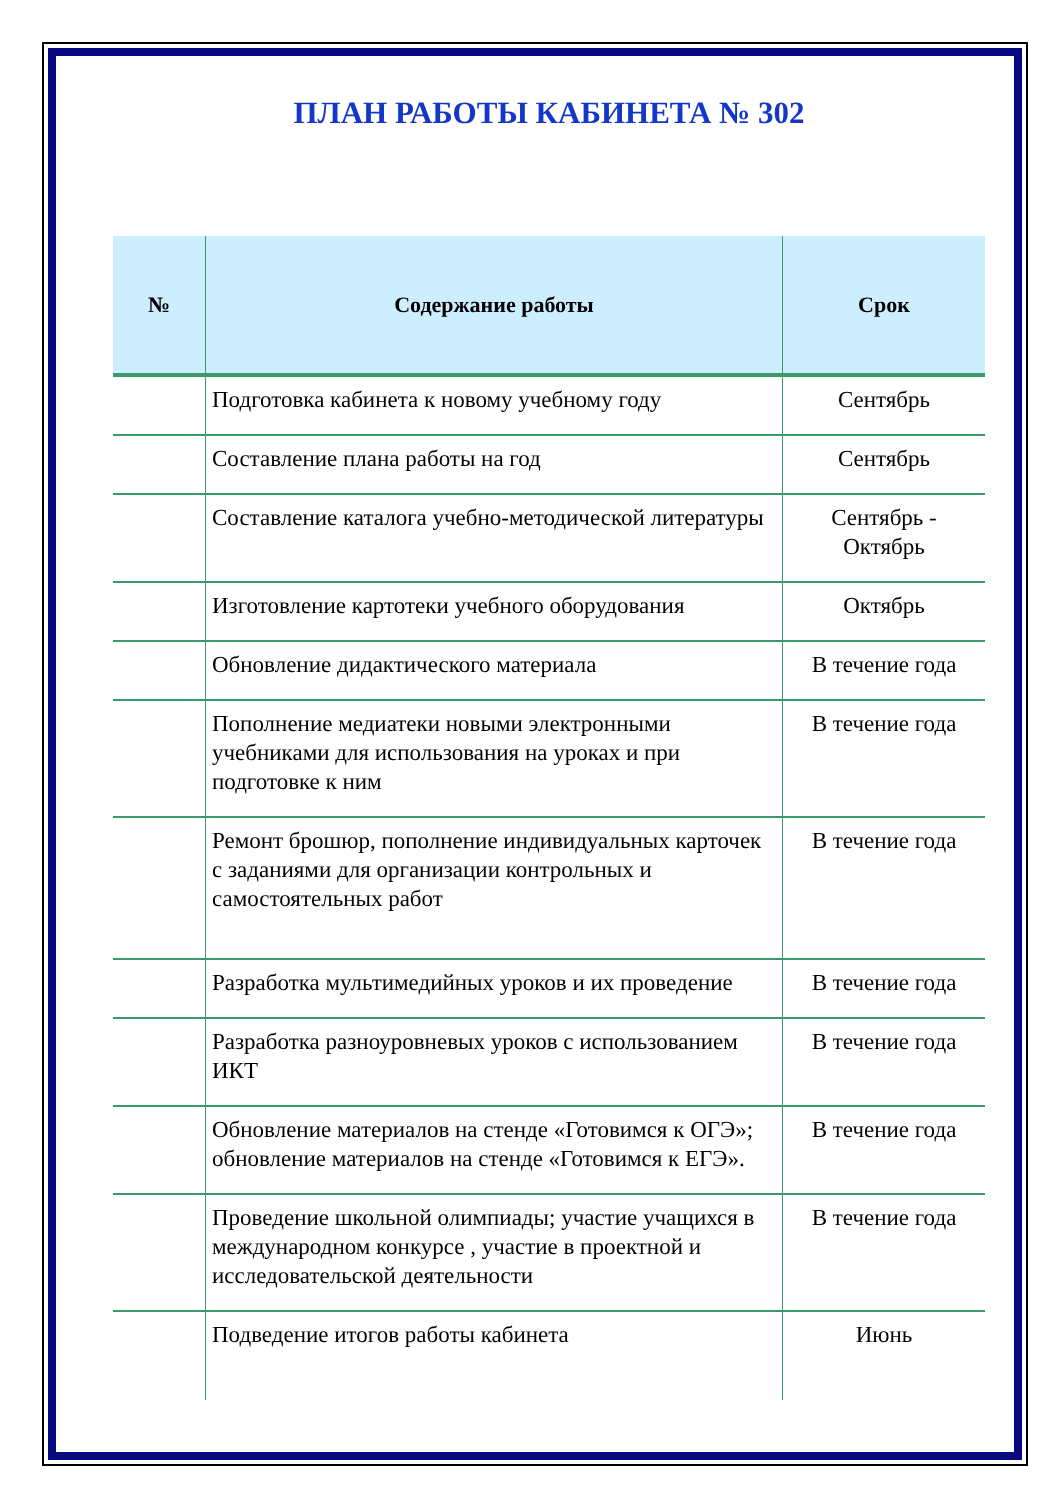ПЛАН РАБОТЫ КАБИНЕТА № 302
| № | Содержание работы | Срок |
| --- | --- | --- |
| | Подготовка кабинета к новому учебному году | Сентябрь |
| | Составление плана работы на год | Сентябрь |
| | Составление каталога учебно-методической литературы | Сентябрь - Октябрь |
| | Изготовление картотеки учебного оборудования | Октябрь |
| | Обновление дидактического материала | В течение года |
| | Пополнение медиатеки новыми электронными учебниками для использования на уроках и при подготовке к ним | В течение года |
| | Ремонт брошюр, пополнение индивидуальных карточек с заданиями для организации контрольных и самостоятельных работ | В течение года |
| | Разработка мультимедийных уроков и их проведение | В течение года |
| | Разработка разноуровневых уроков с использованием ИКТ | В течение года |
| | Обновление материалов на стенде «Готовимся к ОГЭ»; обновление материалов на стенде «Готовимся к ЕГЭ». | В течение года |
| | Проведение школьной олимпиады; участие учащихся в международном конкурсе , участие в проектной и исследовательской деятельности | В течение года |
| | Подведение итогов работы кабинета | Июнь |